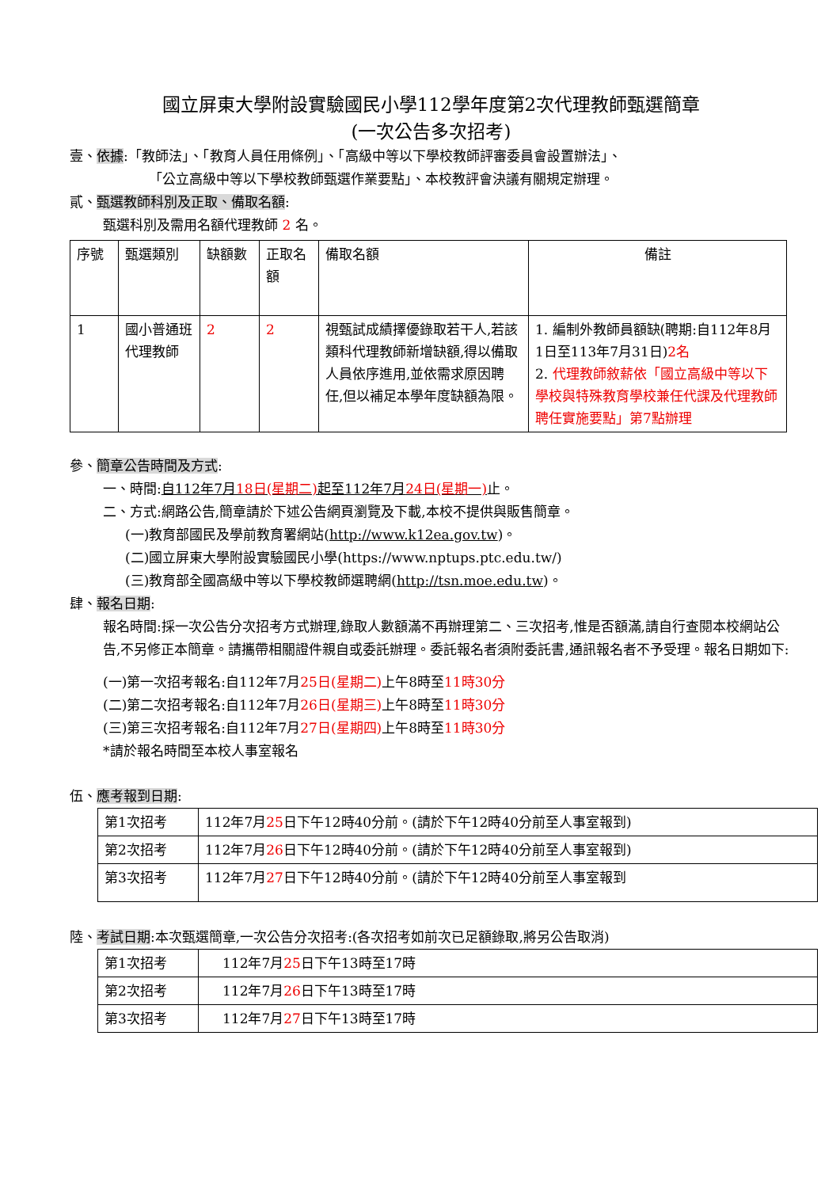國立屏東大學附設實驗國民小學112學年度第2次代理教師甄選簡章
(一次公告多次招考)
壹、依據:「教師法」、「教育人員任用條例」、「高級中等以下學校教師評審委員會設置辦法」、
「公立高級中等以下學校教師甄選作業要點」、本校教評會決議有關規定辦理。
貳、甄選教師科別及正取、備取名額:
甄選科別及需用名額代理教師 2 名。
| 序號 | 甄選類別 | 缺額數 | 正取名額 | 備取名額 | 備註 |
| 1 | 國小普通班代理教師 | 2 | 2 | 視甄試成績擇優錄取若干人,若該類科代理教師新增缺額,得以備取人員依序進用,並依需求原因聘任,但以補足本學年度缺額為限。 | 1. 編制外教師員額缺(聘期:自112年8月1日至113年7月31日) 2名 2. 代理教師敘薪依「國立高級中等以下學校與特殊教育學校兼任代課及代理教師聘任實施要點」第7點辦理 |
參、簡章公告時間及方式:
一、時間:自112年7月18日(星期二) 起至112年7月24日(星期一) 止。
二、方式:網路公告,簡章請於下述公告網頁瀏覽及下載,本校不提供與販售簡章。
(一)教育部國民及學前教育署網站(http://www.k12ea.gov.tw)。
(二)國立屏東大學附設實驗國民小學(https://www.nptups.ptc.edu.tw/)
(三)教育部全國高級中等以下學校教師選聘網(http://tsn.moe.edu.tw)。
肆、報名日期:
報名時間:採一次公告分次招考方式辦理,錄取人數額滿不再辦理第二、三次招考,惟是否額滿,請自行查閱本校網站公告,不另修正本簡章。請攜帶相關證件親自或委託辦理。委託報名者須附委託書,通訊報名者不予受理。報名日期如下:
(一)第一次招考報名:自112年7月25日(星期二) 上午8時至11時30分
(二)第二次招考報名:自112年7月26日(星期三) 上午8時至11時30分
(三)第三次招考報名:自112年7月27日(星期四) 上午8時至11時30分
*請於報名時間至本校人事室報名
伍、應考報到日期:
| 第1次招考 | 112年7月 25 日下午12時40分前。(請於下午12時40分前至人事室報到) |
| 第2次招考 | 112年7月 26 日下午12時40分前。(請於下午12時40分前至人事室報到) |
| 第3次招考 | 112年7月 27 日下午12時40分前。(請於下午12時40分前至人事室報到 |
陸、考試日期:本次甄選簡章,一次公告分次招考:(各次招考如前次已足額錄取,將另公告取消)
| 第1次招考 | 112年7月 25 日下午13時至17時 |
| 第2次招考 | 112年7月 26 日下午13時至17時 |
| 第3次招考 | 112年7月 27 日下午13時至17時 |